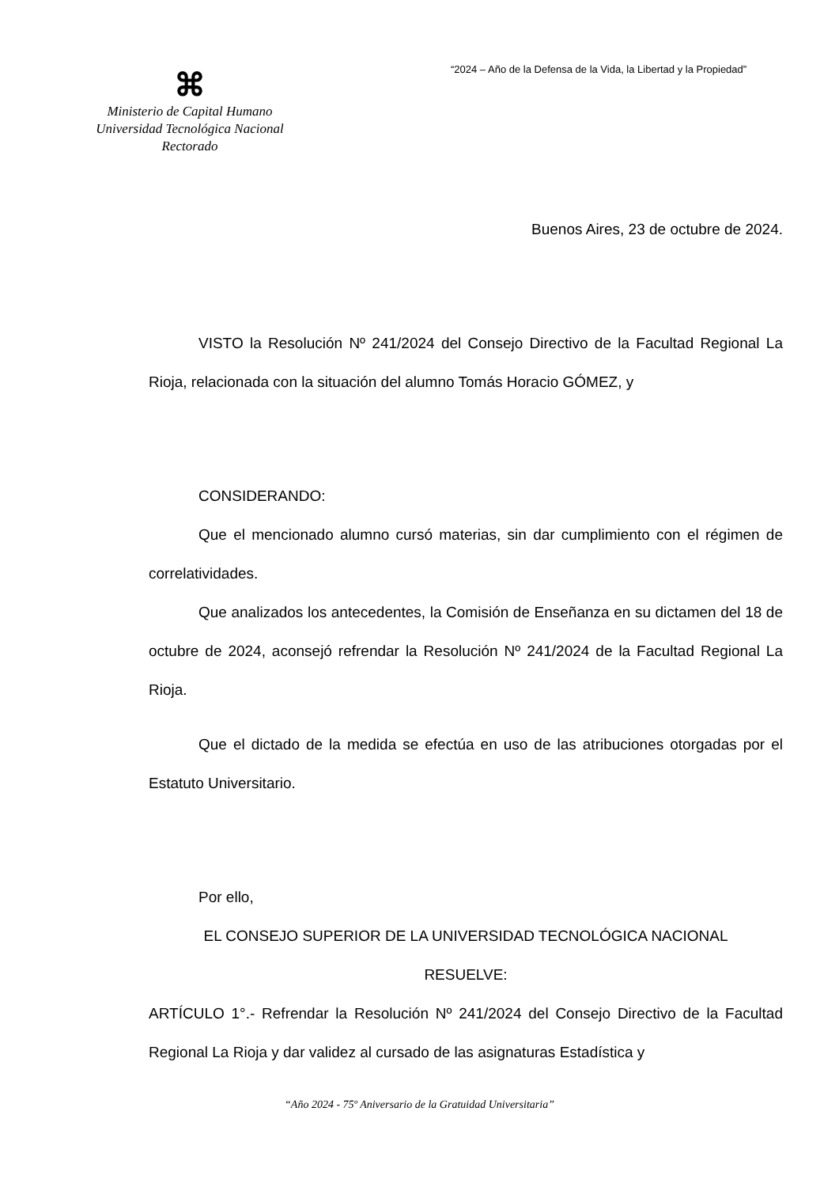“2024 – Año de la Defensa de la Vida, la Libertad y la Propiedad”
⌘
Ministerio de Capital Humano
Universidad Tecnológica Nacional
Rectorado
Buenos Aires, 23 de octubre de 2024.
VISTO la Resolución Nº 241/2024 del Consejo Directivo de la Facultad Regional La Rioja, relacionada con la situación del alumno Tomás Horacio GÓMEZ, y
CONSIDERANDO:
Que el mencionado alumno cursó materias, sin dar cumplimiento con el régimen de correlatividades.
Que analizados los antecedentes, la Comisión de Enseñanza en su dictamen del 18 de octubre de 2024, aconsejó refrendar la Resolución Nº 241/2024 de la Facultad Regional La Rioja.
Que el dictado de la medida se efectúa en uso de las atribuciones otorgadas por el Estatuto Universitario.
Por ello,
EL CONSEJO SUPERIOR DE LA UNIVERSIDAD TECNOLÓGICA NACIONAL
RESUELVE:
ARTÍCULO 1°.- Refrendar la Resolución Nº 241/2024 del Consejo Directivo de la Facultad Regional La Rioja y dar validez al cursado de las asignaturas Estadística y
“Año 2024 - 75º Aniversario de la Gratuidad Universitaria”